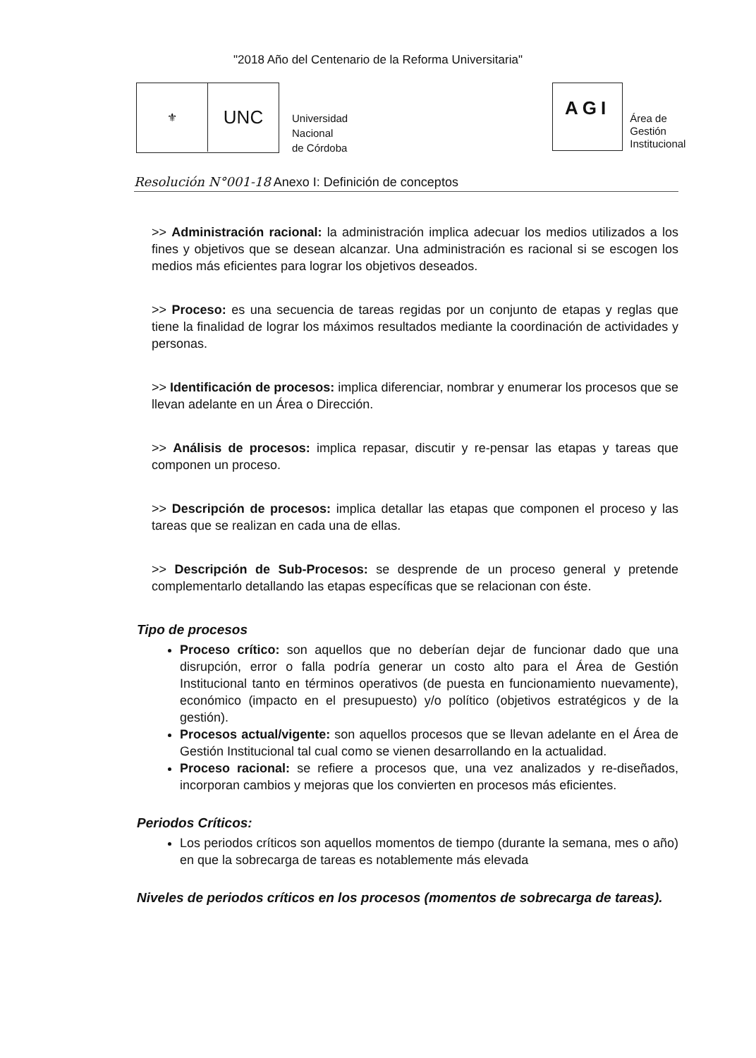"2018 Año del Centenario de la Reforma Universitaria"
⚜
UNC
Universidad
Nacional
de Córdoba
AGI
Área de
Gestión
Institucional
Resolución N°001-18 Anexo I: Definición de conceptos
>> Administración racional: la administración implica adecuar los medios utilizados a los fines y objetivos que se desean alcanzar. Una administración es racional si se escogen los medios más eficientes para lograr los objetivos deseados.
>> Proceso: es una secuencia de tareas regidas por un conjunto de etapas y reglas que tiene la finalidad de lograr los máximos resultados mediante la coordinación de actividades y personas.
>> Identificación de procesos: implica diferenciar, nombrar y enumerar los procesos que se llevan adelante en un Área o Dirección.
>> Análisis de procesos: implica repasar, discutir y re-pensar las etapas y tareas que componen un proceso.
>> Descripción de procesos: implica detallar las etapas que componen el proceso y las tareas que se realizan en cada una de ellas.
>> Descripción de Sub-Procesos: se desprende de un proceso general y pretende complementarlo detallando las etapas específicas que se relacionan con éste.
Tipo de procesos
Proceso crítico: son aquellos que no deberían dejar de funcionar dado que una disrupción, error o falla podría generar un costo alto para el Área de Gestión Institucional tanto en términos operativos (de puesta en funcionamiento nuevamente), económico (impacto en el presupuesto) y/o político (objetivos estratégicos y de la gestión).
Procesos actual/vigente: son aquellos procesos que se llevan adelante en el Área de Gestión Institucional tal cual como se vienen desarrollando en la actualidad.
Proceso racional: se refiere a procesos que, una vez analizados y re-diseñados, incorporan cambios y mejoras que los convierten en procesos más eficientes.
Periodos Críticos:
Los periodos críticos son aquellos momentos de tiempo (durante la semana, mes o año) en que la sobrecarga de tareas es notablemente más elevada
Niveles de periodos críticos en los procesos (momentos de sobrecarga de tareas).